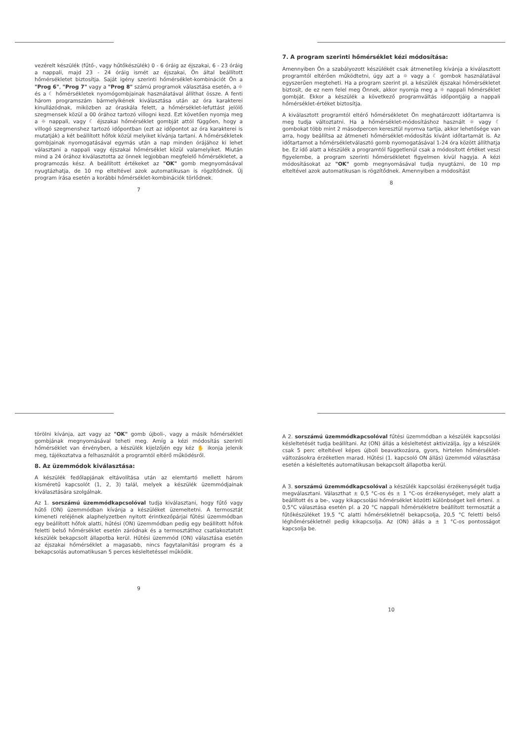vezérelt készülék (fűtő-, vagy hűtőkészülék) 0 - 6 óráig az éjszakai, 6 - 23 óráig a nappali, majd 23 - 24 óráig ismét az éjszakai, Ön által beállított hőmérsékletet biztosítja. Saját igény szerinti hőmérséklet-kombinációt Ön a "Prog 6", "Prog 7" vagy a "Prog 8" számú programok választása esetén, a ☼ és a ☾ hőmérsékletek nyomógombjainak használatával állíthat össze. A fenti három programszám bármelyikének kiválasztása után az óra karakterei kinullázódnak, miközben az óraskála felett, a hőmérséklet-lefuttást jelölő szegmensek közül a 00 órához tartozó villogni kezd. Ezt követően nyomja meg a ☼ nappali, vagy ☾ éjszakai hőmérséklet gombját attól függően, hogy a villogó szegmenshez tartozó időpontban (ezt az időpontot az óra karakterei is mutatják) a két beállított hőfok közül melyiket kívánja tartani. A hőmérsékletek gombjainak nyomogatásával egymás után a nap minden órájához ki lehet választani a nappali vagy éjszakai hőmérséklet közül valamelyiket. Miután mind a 24 órához kiválasztotta az önnek legjobban megfelelő hőmérsékletet, a programozás kész. A beállított értékeket az "OK" gomb megnyomásával nyugtázhatja, de 10 mp elteltével azok automatikusan is rögzítődnek. Új program írása esetén a korábbi hőmérséklet-kombinációk törlődnek.
7
7. A program szerinti hőmérséklet kézi módosítása:
Amennyiben Ön a szabályozott készülékét csak átmenetileg kívánja a kiválasztott programtól eltérően működtetni, úgy azt a ☼ vagy a ☾ gombok használatával egyszerűen megteheti. Ha a program szerint pl. a készülék éjszakai hőmérsékletet biztosít, de ez nem felel meg Önnek, akkor nyomja meg a ☼ nappali hőmérséklet gombját. Ekkor a készülék a következő programváltás időpontjáig a nappali hőmérséklet-értéket biztosítja.
A kiválasztott programtól eltérő hőmérsékletet Ön meghatározott időtartamra is meg tudja változtatni. Ha a hőmérséklet-módosításhoz használt ☼ vagy ☾ gombokat több mint 2 másodpercen keresztül nyomva tartja, akkor lehetősége van arra, hogy beállítsa az átmeneti hőmérséklet-módosítás kívánt időtartamát is. Az időtartamot a hőmérsékletválasztó gomb nyomogatásával 1-24 óra között állíthatja be. Ez idő alatt a készülék a programtól függetlenül csak a módosított értéket veszi figyelembe, a program szerinti hőmérsékletet figyelmen kívül hagyja. A kézi módosításokat az "OK" gomb megnyomásával tudja nyugtázni, de 10 mp elteltével azok automatikusan is rögzítődnek. Amennyiben a módosítást
8
törölni kívánja, azt vagy az "OK" gomb újboli-, vagy a másik hőmérséklet gombjának megnyomásával teheti meg. Amíg a kézi módosítás szerinti hőmérséklet van érvényben, a készülék kijelzőjén egy kéz ✋ ikonja jelenik meg, tájékoztatva a felhasználót a programtól eltérő működésről.
8. Az üzemmódok kiválasztása:
A készülék fedőlapjának eltávolítása után az elemtartó mellett három kisméretű kapcsolót (1, 2, 3) talál, melyek a készülék üzemmódjainak kiválasztására szolgálnak.
Az 1. sorszámú üzemmódkapcsolóval tudja kiválasztani, hogy fűtő vagy hűtő (ON) üzemmódban kívánja a készüléket üzemeltetni. A termosztát kimeneti reléjének alaphelyzetben nyitott érintkezőpárjai fűtési üzemmódban egy beállított hőfok alatti, hűtési (ON) üzemmódban pedig egy beállított hőfok feletti belső hőmérséklet esetén záródnak és a termosztáthoz csatlakoztatott készülék bekapcsolt állapotba kerül. Hűtési üzemmód (ON) választása esetén az éjszakai hőmérséklet a magasabb, nincs fagytalanítási program és a bekapcsolás automatikusan 5 perces késleltetéssel működik.
9
A 2. sorszámú üzemmódkapcsolóval fűtési üzemmódban a készülék kapcsolási késleltetését tudja beállítani. Az (ON) állás a késleltetést aktivizálja, így a készülék csak 5 perc elteltével képes újboli beavatkozásra, gyors, hirtelen hőmérséklet-változásokra érzéketlen marad. Hűtési (1. kapcsoló ON állás) üzemmód választása esetén a késleltetés automatikusan bekapcsolt állapotba kerül.
A 3. sorszámú üzemmódkapcsolóval a készülék kapcsolási érzékenységét tudja megválasztani. Választhat ± 0,5 °C-os és ± 1 °C-os érzékenységet, mely alatt a beállított és a be-, vagy kikapcsolási hőmérséklet közötti különbséget kell érteni. ± 0,5°C választása esetén pl. a 20 °C nappali hőmérsékletre beállított termosztát a fűtőkészüléket 19,5 °C alatti hőmérsékletnél bekapcsolja, 20,5 °C feletti belső léghőmérsékletnél pedig kikapcsolja. Az (ON) állás a ± 1 °C-os pontosságot kapcsolja be.
10